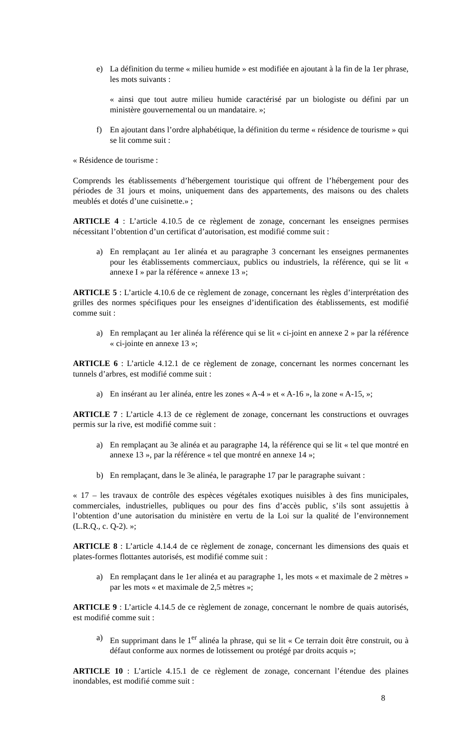e) La définition du terme « milieu humide » est modifiée en ajoutant à la fin de la 1er phrase, les mots suivants :
« ainsi que tout autre milieu humide caractérisé par un biologiste ou défini par un ministère gouvernemental ou un mandataire. »;
f) En ajoutant dans l’ordre alphabétique, la définition du terme « résidence de tourisme » qui se lit comme suit :
« Résidence de tourisme :
Comprends les établissements d’hébergement touristique qui offrent de l’hébergement pour des périodes de 31 jours et moins, uniquement dans des appartements, des maisons ou des chalets meublés et dotés d’une cuisinette.» ;
ARTICLE 4 : L’article 4.10.5 de ce règlement de zonage, concernant les enseignes permises nécessitant l’obtention d’un certificat d’autorisation, est modifié comme suit :
a) En remplaçant au 1er alinéa et au paragraphe 3 concernant les enseignes permanentes pour les établissements commerciaux, publics ou industriels, la référence, qui se lit « annexe I » par la référence « annexe 13 »;
ARTICLE 5 : L’article 4.10.6 de ce règlement de zonage, concernant les règles d’interprétation des grilles des normes spécifiques pour les enseignes d’identification des établissements, est modifié comme suit :
a) En remplaçant au 1er alinéa la référence qui se lit « ci-joint en annexe 2 » par la référence « ci-jointe en annexe 13 »;
ARTICLE 6 : L’article 4.12.1 de ce règlement de zonage, concernant les normes concernant les tunnels d’arbres, est modifié comme suit :
a) En insérant au 1er alinéa, entre les zones « A-4 » et « A-16 », la zone « A-15, »;
ARTICLE 7 : L’article 4.13 de ce règlement de zonage, concernant les constructions et ouvrages permis sur la rive, est modifié comme suit :
a) En remplaçant au 3e alinéa et au paragraphe 14, la référence qui se lit « tel que montré en annexe 13 », par la référence « tel que montré en annexe 14 »;
b) En remplaçant, dans le 3e alinéa, le paragraphe 17 par le paragraphe suivant :
« 17 – les travaux de contrôle des espèces végétales exotiques nuisibles à des fins municipales, commerciales, industrielles, publiques ou pour des fins d’accès public, s’ils sont assujettis à l’obtention d’une autorisation du ministère en vertu de la Loi sur la qualité de l’environnement (L.R.Q., c. Q-2). »;
ARTICLE 8 : L’article 4.14.4 de ce règlement de zonage, concernant les dimensions des quais et plates-formes flottantes autorisés, est modifié comme suit :
a) En remplaçant dans le 1er alinéa et au paragraphe 1, les mots « et maximale de 2 mètres » par les mots « et maximale de 2,5 mètres »;
ARTICLE 9 : L’article 4.14.5 de ce règlement de zonage, concernant le nombre de quais autorisés, est modifié comme suit :
a) En supprimant dans le 1<sup>er</sup> alinéa la phrase, qui se lit « Ce terrain doit être construit, ou à défaut conforme aux normes de lotissement ou protégé par droits acquis »;
ARTICLE 10 : L’article 4.15.1 de ce règlement de zonage, concernant l’étendue des plaines inondables, est modifié comme suit :
8